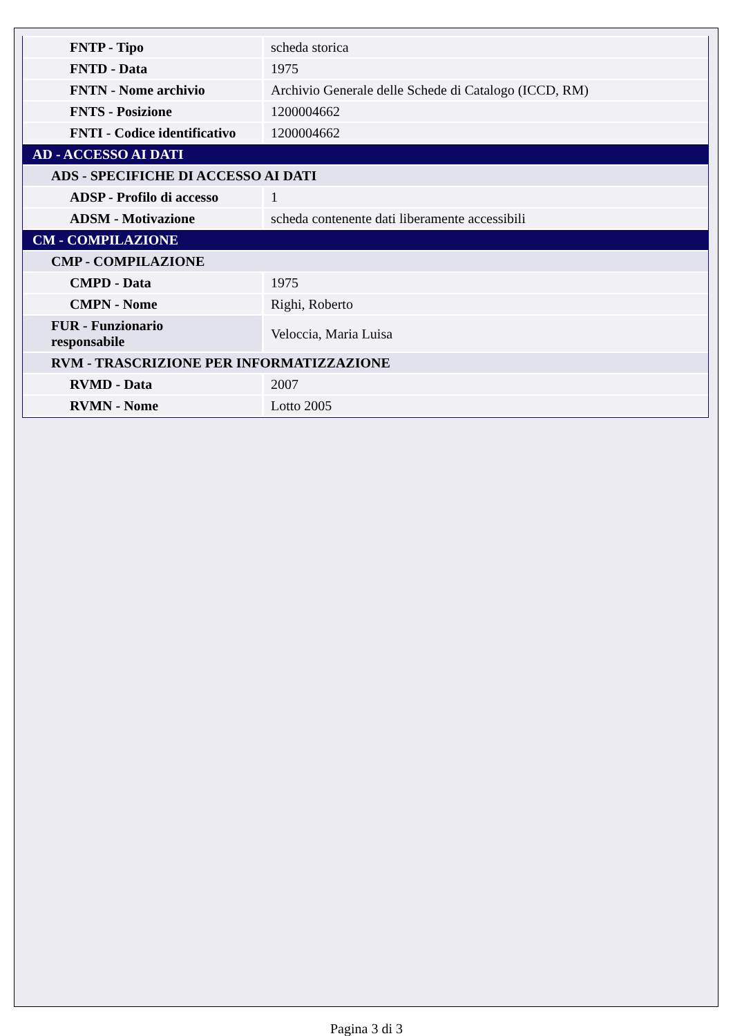| FNTP - Tipo | scheda storica |
| FNTD - Data | 1975 |
| FNTN - Nome archivio | Archivio Generale delle Schede di Catalogo (ICCD, RM) |
| FNTS - Posizione | 1200004662 |
| FNTI - Codice identificativo | 1200004662 |
| AD - ACCESSO AI DATI | |
| ADS - SPECIFICHE DI ACCESSO AI DATI | |
| ADSP - Profilo di accesso | 1 |
| ADSM - Motivazione | scheda contenente dati liberamente accessibili |
| CM - COMPILAZIONE | |
| CMP - COMPILAZIONE | |
| CMPD - Data | 1975 |
| CMPN - Nome | Righi, Roberto |
| FUR - Funzionario responsabile | Veloccia, Maria Luisa |
| RVM - TRASCRIZIONE PER INFORMATIZZAZIONE | |
| RVMD - Data | 2007 |
| RVMN - Nome | Lotto 2005 |
Pagina 3 di 3